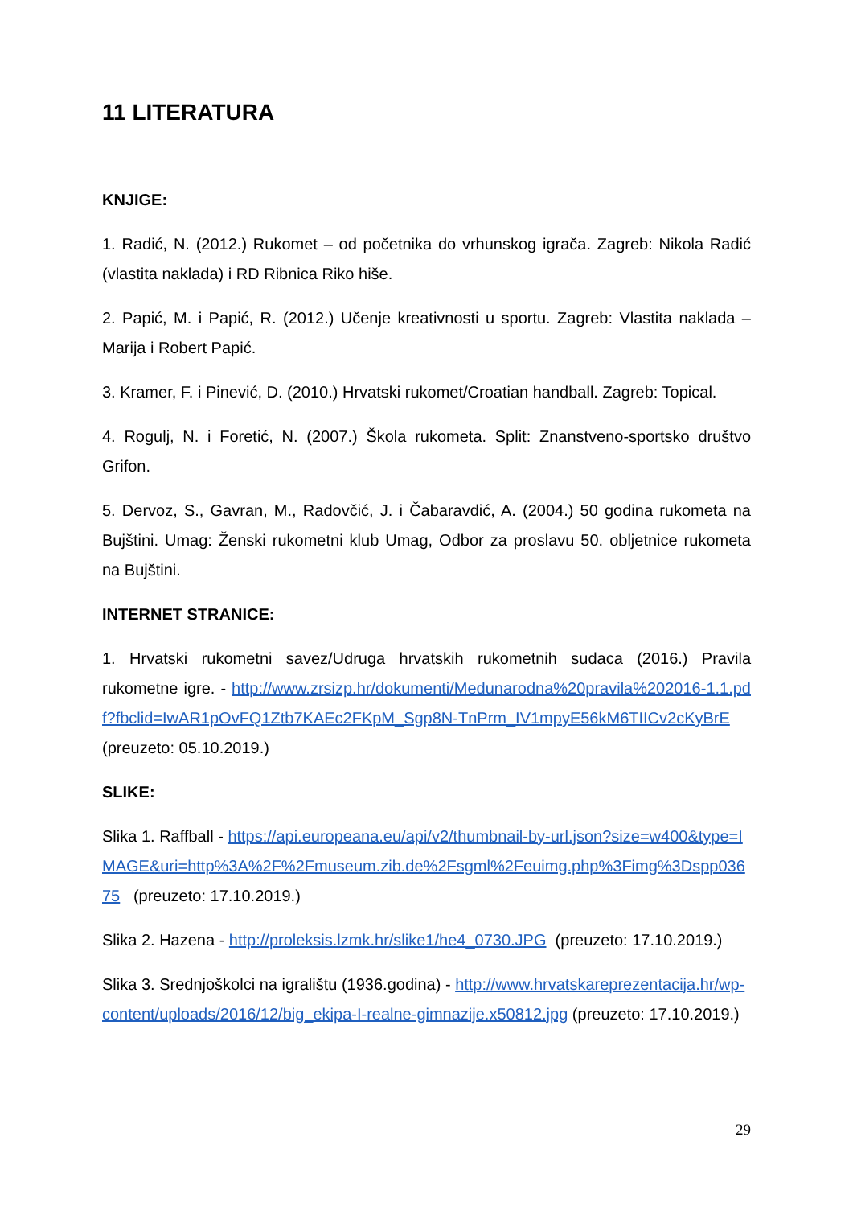11 LITERATURA
KNJIGE:
1. Radić, N. (2012.) Rukomet – od početnika do vrhunskog igrača. Zagreb: Nikola Radić (vlastita naklada) i RD Ribnica Riko hiše.
2. Papić, M. i Papić, R. (2012.) Učenje kreativnosti u sportu. Zagreb: Vlastita naklada – Marija i Robert Papić.
3. Kramer, F. i Pinević, D. (2010.) Hrvatski rukomet/Croatian handball. Zagreb: Topical.
4. Rogulj, N. i Foretić, N. (2007.) Škola rukometa. Split: Znanstveno-sportsko društvo Grifon.
5. Dervoz, S., Gavran, M., Radovčić, J. i Čabaravdić, A. (2004.) 50 godina rukometa na Bujštini. Umag: Ženski rukometni klub Umag, Odbor za proslavu 50. obljetnice rukometa na Bujštini.
INTERNET STRANICE:
1. Hrvatski rukometni savez/Udruga hrvatskih rukometnih sudaca (2016.) Pravila rukometne igre. - http://www.zrsizp.hr/dokumenti/Medunarodna%20pravila%202016-1.1.pdf?fbclid=IwAR1pOvFQ1Ztb7KAEc2FKpM_Sgp8N-TnPrm_IV1mpyE56kM6TIICv2cKyBrE (preuzeto: 05.10.2019.)
SLIKE:
Slika 1. Raffball - https://api.europeana.eu/api/v2/thumbnail-by-url.json?size=w400&type=IMAGE&uri=http%3A%2F%2Fmuseum.zib.de%2Fsgml%2Feuimg.php%3Fimg%3Dspp03675 (preuzeto: 17.10.2019.)
Slika 2. Hazena - http://proleksis.lzmk.hr/slike1/he4_0730.JPG (preuzeto: 17.10.2019.)
Slika 3. Srednjoškolci na igralištu (1936.godina) - http://www.hrvatskareprezentacija.hr/wp-content/uploads/2016/12/big_ekipa-I-realne-gimnazije.x50812.jpg (preuzeto: 17.10.2019.)
29